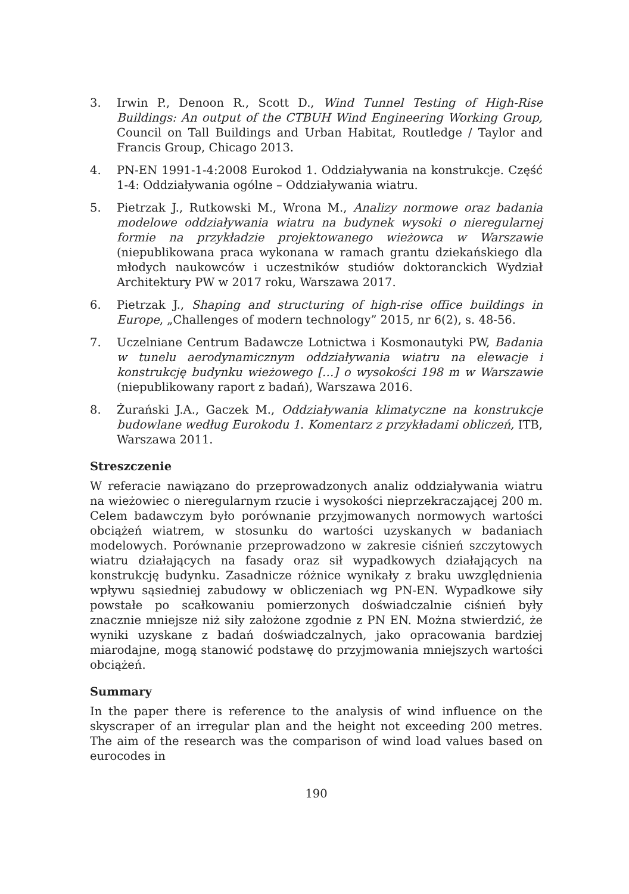3. Irwin P., Denoon R., Scott D., Wind Tunnel Testing of High-Rise Buildings: An output of the CTBUH Wind Engineering Working Group, Council on Tall Buildings and Urban Habitat, Routledge / Taylor and Francis Group, Chicago 2013.
4. PN-EN 1991-1-4:2008 Eurokod 1. Oddziaływania na konstrukcje. Część 1-4: Oddziaływania ogólne – Oddziaływania wiatru.
5. Pietrzak J., Rutkowski M., Wrona M., Analizy normowe oraz badania modelowe oddziaływania wiatru na budynek wysoki o nieregularnej formie na przykładzie projektowanego wieżowca w Warszawie (niepublikowana praca wykonana w ramach grantu dziekańskiego dla młodych naukowców i uczestników studiów doktoranckich Wydział Architektury PW w 2017 roku, Warszawa 2017.
6. Pietrzak J., Shaping and structuring of high-rise office buildings in Europe, „Challenges of modern technology” 2015, nr 6(2), s. 48-56.
7. Uczelniane Centrum Badawcze Lotnictwa i Kosmonautyki PW, Badania w tunelu aerodynamicznym oddziaływania wiatru na elewacje i konstrukcję budynku wieżowego […] o wysokości 198 m w Warszawie (niepublikowany raport z badań), Warszawa 2016.
8. Żurański J.A., Gaczek M., Oddziaływania klimatyczne na konstrukcje budowlane według Eurokodu 1. Komentarz z przykładami obliczeń, ITB, Warszawa 2011.
Streszczenie
W referacie nawiązano do przeprowadzonych analiz oddziaływania wiatru na wieżowiec o nieregularnym rzucie i wysokości nieprzekraczającej 200 m. Celem badawczym było porównanie przyjmowanych normowych wartości obciążeń wiatrem, w stosunku do wartości uzyskanych w badaniach modelowych. Porównanie przeprowadzono w zakresie ciśnień szczytowych wiatru działających na fasady oraz sił wypadkowych działających na konstrukcję budynku. Zasadnicze różnice wynikały z braku uwzględnienia wpływu sąsiedniej zabudowy w obliczeniach wg PN-EN. Wypadkowe siły powstałe po scałkowaniu pomierzonych doświadczalnie ciśnień były znacznie mniejsze niż siły założone zgodnie z PN EN. Można stwierdzić, że wyniki uzyskane z badań doświadczalnych, jako opracowania bardziej miarodajne, mogą stanowić podstawę do przyjmowania mniejszych wartości obciążeń.
Summary
In the paper there is reference to the analysis of wind influence on the skyscraper of an irregular plan and the height not exceeding 200 metres. The aim of the research was the comparison of wind load values based on eurocodes in
190